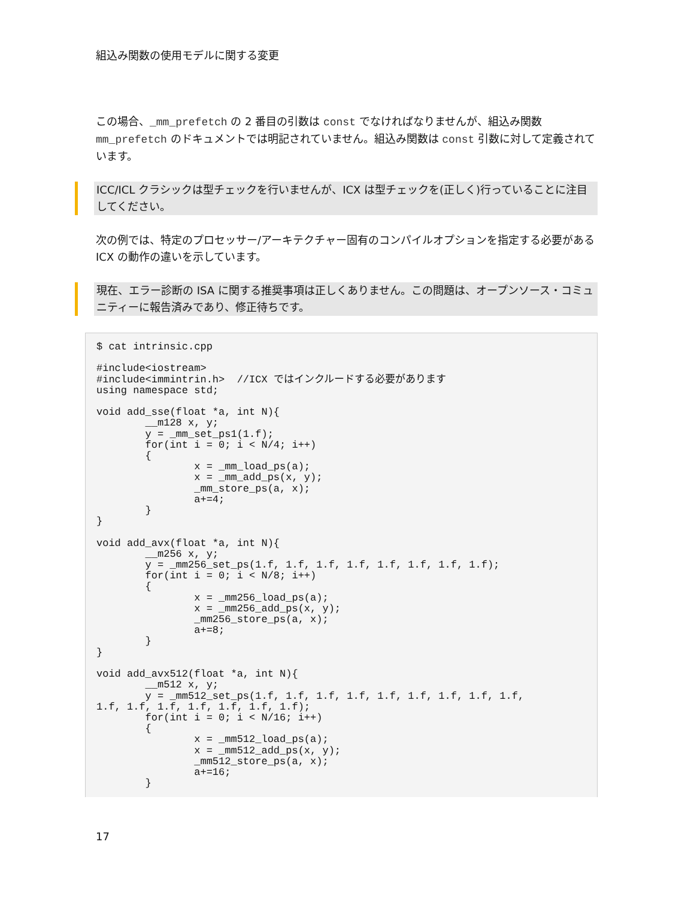組込み関数の使用モデルに関する変更
この場合、_mm_prefetch の 2 番目の引数は const でなければなりませんが、組込み関数 mm_prefetch のドキュメントでは明記されていません。組込み関数は const 引数に対して定義されています。
ICC/ICL クラシックは型チェックを行いませんが、ICX は型チェックを(正しく)行っていることに注目してください。
次の例では、特定のプロセッサー/アーキテクチャー固有のコンパイルオプションを指定する必要がある ICX の動作の違いを示しています。
現在、エラー診断の ISA に関する推奨事項は正しくありません。この問題は、オープンソース・コミュニティーに報告済みであり、修正待ちです。
$ cat intrinsic.cpp

#include<iostream>
#include<immintrin.h>  //ICX ではインクルードする必要があります
using namespace std;

void add_sse(float *a, int N){
        __m128 x, y;
        y = _mm_set_ps1(1.f);
        for(int i = 0; i < N/4; i++)
        {
                x = _mm_load_ps(a);
                x = _mm_add_ps(x, y);
                _mm_store_ps(a, x);
                a+=4;
        }
}

void add_avx(float *a, int N){
        __m256 x, y;
        y = _mm256_set_ps(1.f, 1.f, 1.f, 1.f, 1.f, 1.f, 1.f, 1.f);
        for(int i = 0; i < N/8; i++)
        {
                x = _mm256_load_ps(a);
                x = _mm256_add_ps(x, y);
                _mm256_store_ps(a, x);
                a+=8;
        }
}

void add_avx512(float *a, int N){
        __m512 x, y;
        y = _mm512_set_ps(1.f, 1.f, 1.f, 1.f, 1.f, 1.f, 1.f, 1.f, 1.f,
1.f, 1.f, 1.f, 1.f, 1.f, 1.f, 1.f);
        for(int i = 0; i < N/16; i++)
        {
                x = _mm512_load_ps(a);
                x = _mm512_add_ps(x, y);
                _mm512_store_ps(a, x);
                a+=16;
        }
17